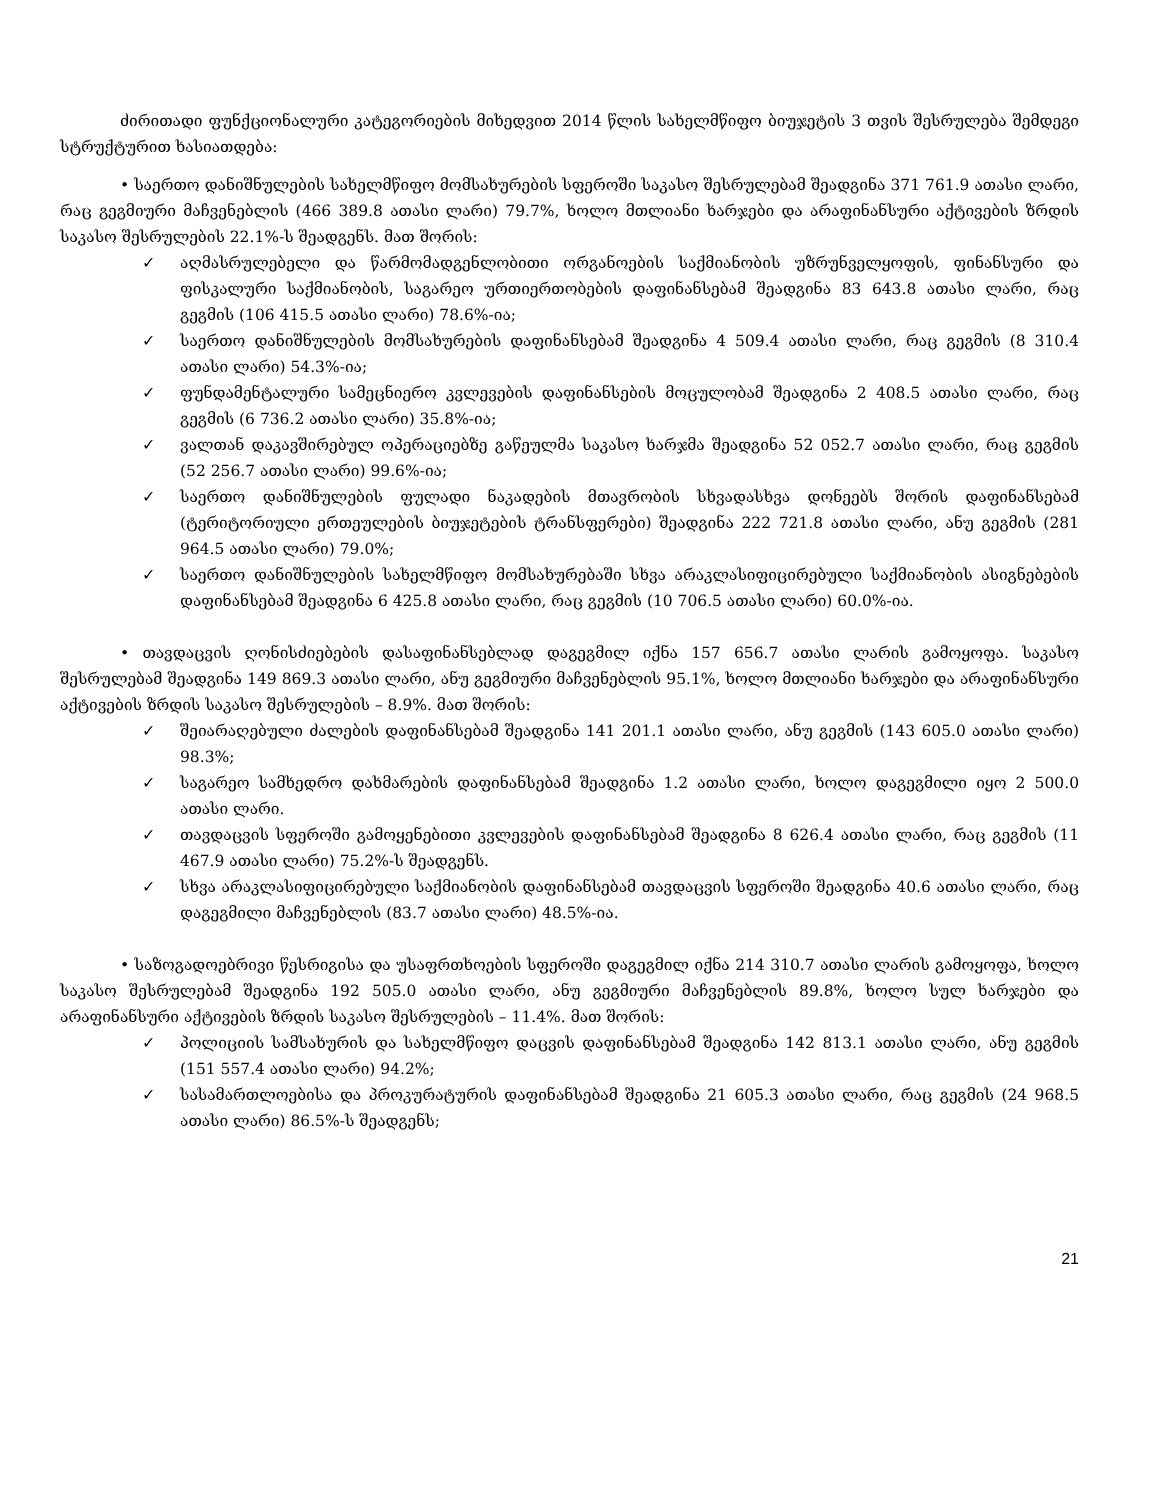ძირითადი ფუნქციონალური კატეგორიების მიხედვით 2014 წლის სახელმწიფო ბიუჯეტის 3 თვის შესრულება შემდეგი სტრუქტურით ხასიათდება:
• საერთო დანიშნულების სახელმწიფო მომსახურების სფეროში საკასო შესრულებამ შეადგინა 371 761.9 ათასი ლარი, რაც გეგმიური მაჩვენებლის (466 389.8 ათასი ლარი) 79.7%, ხოლო მთლიანი ხარჯები და არაფინანსური აქტივების ზრდის საკასო შესრულების 22.1%-ს შეადგენს. მათ შორის:
✓ აღმასრულებელი და წარმომადგენლობითი ორგანოების საქმიანობის უზრუნველყოფის, ფინანსური და ფისკალური საქმიანობის, საგარეო ურთიერთობების დაფინანსებამ შეადგინა 83 643.8 ათასი ლარი, რაც გეგმის (106 415.5 ათასი ლარი) 78.6%-ია;
✓ საერთო დანიშნულების მომსახურების დაფინანსებამ შეადგინა 4 509.4 ათასი ლარი, რაც გეგმის (8 310.4 ათასი ლარი) 54.3%-ია;
✓ ფუნდამენტალური სამეცნიერო კვლევების დაფინანსების მოცულობამ შეადგინა 2 408.5 ათასი ლარი, რაც გეგმის (6 736.2 ათასი ლარი) 35.8%-ია;
✓ ვალთან დაკავშირებულ ოპერაციებზე გაწეულმა საკასო ხარჯმა შეადგინა 52 052.7 ათასი ლარი, რაც გეგმის (52 256.7 ათასი ლარი) 99.6%-ია;
✓ საერთო დანიშნულების ფულადი ნაკადების მთავრობის სხვადასხვა დონეებს შორის დაფინანსებამ (ტერიტორიული ერთეულების ბიუჯეტების ტრანსფერები) შეადგინა 222 721.8 ათასი ლარი, ანუ გეგმის (281 964.5 ათასი ლარი) 79.0%;
✓ საერთო დანიშნულების სახელმწიფო მომსახურებაში სხვა არაკლასიფიცირებული საქმიანობის ასიგნებების დაფინანსებამ შეადგინა 6 425.8 ათასი ლარი, რაც გეგმის (10 706.5 ათასი ლარი) 60.0%-ია.
• თავდაცვის ღონისძიებების დასაფინანსებლად დაგეგმილ იქნა 157 656.7 ათასი ლარის გამოყოფა. საკასო შესრულებამ შეადგინა 149 869.3 ათასი ლარი, ანუ გეგმიური მაჩვენებლის 95.1%, ხოლო მთლიანი ხარჯები და არაფინანსური აქტივების ზრდის საკასო შესრულების – 8.9%. მათ შორის:
✓ შეიარაღებული ძალების დაფინანსებამ შეადგინა 141 201.1 ათასი ლარი, ანუ გეგმის (143 605.0 ათასი ლარი) 98.3%;
✓ საგარეო სამხედრო დახმარების დაფინანსებამ შეადგინა 1.2 ათასი ლარი, ხოლო დაგეგმილი იყო 2 500.0 ათასი ლარი.
✓ თავდაცვის სფეროში გამოყენებითი კვლევების დაფინანსებამ შეადგინა 8 626.4 ათასი ლარი, რაც გეგმის (11 467.9 ათასი ლარი) 75.2%-ს შეადგენს.
✓ სხვა არაკლასიფიცირებული საქმიანობის დაფინანსებამ თავდაცვის სფეროში შეადგინა 40.6 ათასი ლარი, რაც დაგეგმილი მაჩვენებლის (83.7 ათასი ლარი) 48.5%-ია.
• საზოგადოებრივი წესრიგისა და უსაფრთხოების სფეროში დაგეგმილ იქნა 214 310.7 ათასი ლარის გამოყოფა, ხოლო საკასო შესრულებამ შეადგინა 192 505.0 ათასი ლარი, ანუ გეგმიური მაჩვენებლის 89.8%, ხოლო სულ ხარჯები და არაფინანსური აქტივების ზრდის საკასო შესრულების – 11.4%. მათ შორის:
✓ პოლიციის სამსახურის და სახელმწიფო დაცვის დაფინანსებამ შეადგინა 142 813.1 ათასი ლარი, ანუ გეგმის (151 557.4 ათასი ლარი) 94.2%;
✓ სასამართლოებისა და პროკურატურის დაფინანსებამ შეადგინა 21 605.3 ათასი ლარი, რაც გეგმის (24 968.5 ათასი ლარი) 86.5%-ს შეადგენს;
21